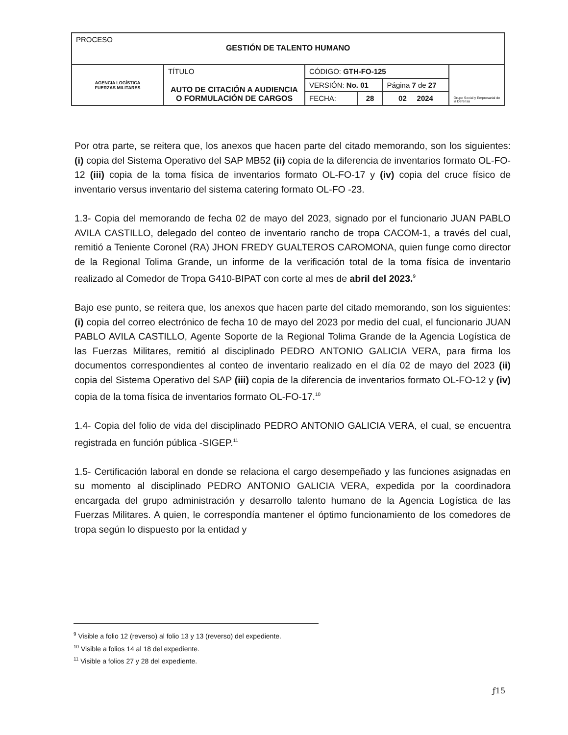| PROCESO GESTIÓN DE TALENTO HUMANO | | | | | | |
| AGENCIA LOGÍSTICA FUERZAS MILITARES | TÍTULO AUTO DE CITACIÓN A AUDIENCIA O FORMULACIÓN DE CARGOS | CÓDIGO: GTH-FO-125 | | | Grupo Social y Empresarial de la Defensa | |
| | | VERSIÓN: No. 01 | | Página 7 de 27 | | |
| | | FECHA: | 28 | 02 2024 | | |
Por otra parte, se reitera que, los anexos que hacen parte del citado memorando, son los siguientes: (i) copia del Sistema Operativo del SAP MB52 (ii) copia de la diferencia de inventarios formato OL-FO-12 (iii) copia de la toma física de inventarios formato OL-FO-17 y (iv) copia del cruce físico de inventario versus inventario del sistema catering formato OL-FO -23.
1.3- Copia del memorando de fecha 02 de mayo del 2023, signado por el funcionario JUAN PABLO AVILA CASTILLO, delegado del conteo de inventario rancho de tropa CACOM-1, a través del cual, remitió a Teniente Coronel (RA) JHON FREDY GUALTEROS CAROMONA, quien funge como director de la Regional Tolima Grande, un informe de la verificación total de la toma física de inventario realizado al Comedor de Tropa G410-BIPAT con corte al mes de abril del 2023.<sup>9</sup>
Bajo ese punto, se reitera que, los anexos que hacen parte del citado memorando, son los siguientes: (i) copia del correo electrónico de fecha 10 de mayo del 2023 por medio del cual, el funcionario JUAN PABLO AVILA CASTILLO, Agente Soporte de la Regional Tolima Grande de la Agencia Logística de las Fuerzas Militares, remitió al disciplinado PEDRO ANTONIO GALICIA VERA, para firma los documentos correspondientes al conteo de inventario realizado en el día 02 de mayo del 2023 (ii) copia del Sistema Operativo del SAP (iii) copia de la diferencia de inventarios formato OL-FO-12 y (iv) copia de la toma física de inventarios formato OL-FO-17.<sup>10</sup>
1.4- Copia del folio de vida del disciplinado PEDRO ANTONIO GALICIA VERA, el cual, se encuentra registrada en función pública -SIGEP.<sup>11</sup>
1.5- Certificación laboral en donde se relaciona el cargo desempeñado y las funciones asignadas en su momento al disciplinado PEDRO ANTONIO GALICIA VERA, expedida por la coordinadora encargada del grupo administración y desarrollo talento humano de la Agencia Logística de las Fuerzas Militares. A quien, le correspondía mantener el óptimo funcionamiento de los comedores de tropa según lo dispuesto por la entidad y
<sup>9</sup> Visible a folio 12 (reverso) al folio 13 y 13 (reverso) del expediente.
<sup>10</sup> Visible a folios 14 al 18 del expediente.
<sup>11</sup> Visible a folios 27 y 28 del expediente.
ƒ15